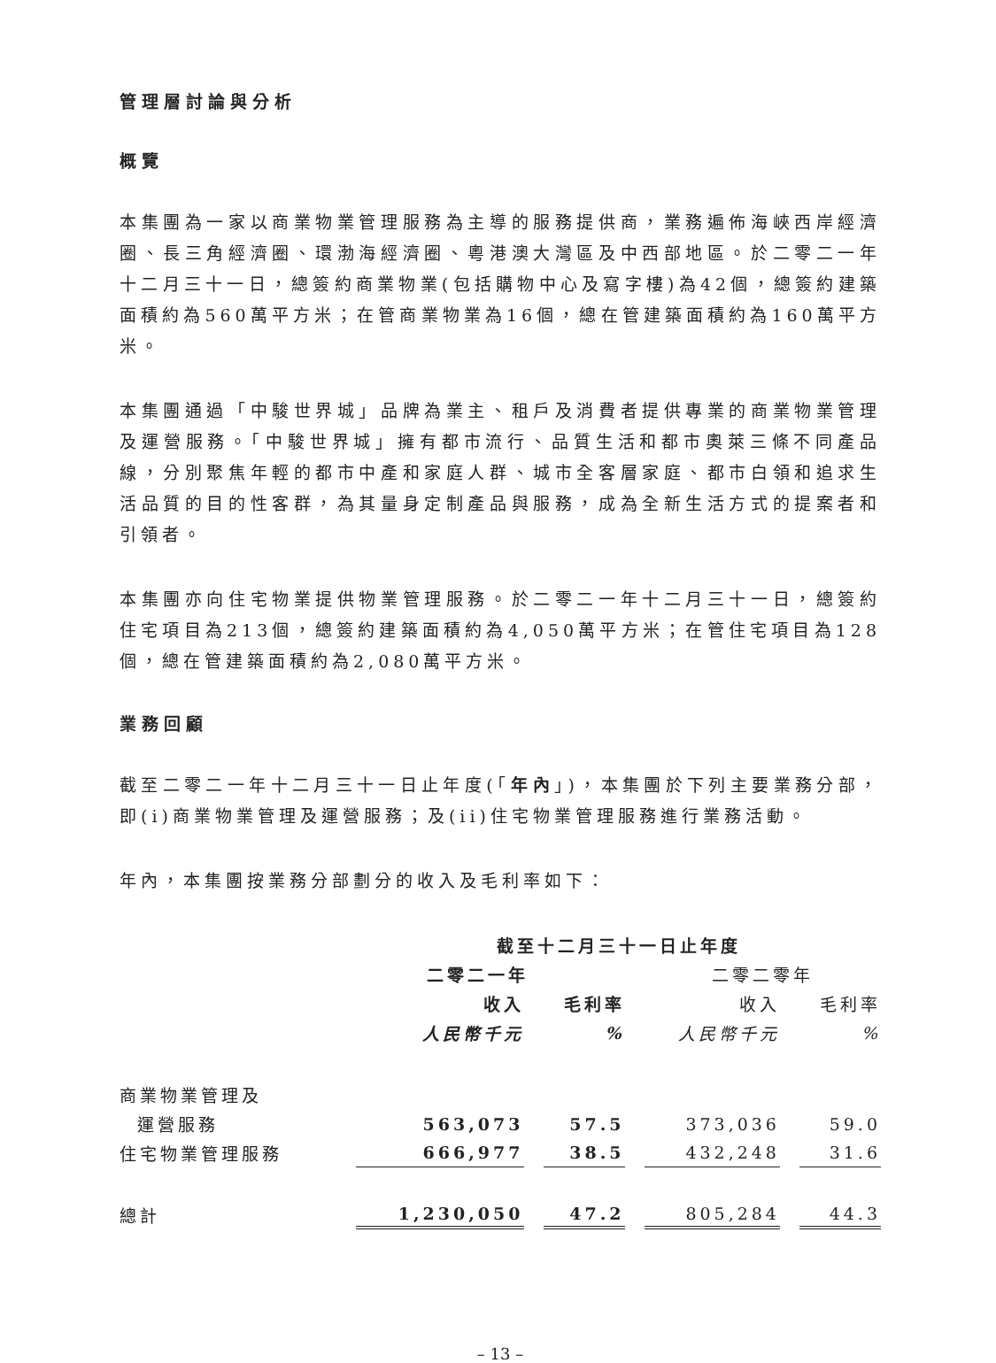管理層討論與分析
概覽
本集團為一家以商業物業管理服務為主導的服務提供商，業務遍佈海峽西岸經濟圈、長三角經濟圈、環渤海經濟圈、粵港澳大灣區及中西部地區。於二零二一年十二月三十一日，總簽約商業物業(包括購物中心及寫字樓)為42個，總簽約建築面積約為560萬平方米；在管商業物業為16個，總在管建築面積約為160萬平方米。
本集團通過「中駿世界城」品牌為業主、租戶及消費者提供專業的商業物業管理及運營服務。「中駿世界城」擁有都市流行、品質生活和都市奧萊三條不同產品線，分別聚焦年輕的都市中產和家庭人群、城市全客層家庭、都市白領和追求生活品質的目的性客群，為其量身定制產品與服務，成為全新生活方式的提案者和引領者。
本集團亦向住宅物業提供物業管理服務。於二零二一年十二月三十一日，總簽約住宅項目為213個，總簽約建築面積約為4,050萬平方米；在管住宅項目為128個，總在管建築面積約為2,080萬平方米。
業務回顧
截至二零二一年十二月三十一日止年度(「年內」)，本集團於下列主要業務分部，即(i)商業物業管理及運營服務；及(ii)住宅物業管理服務進行業務活動。
年內，本集團按業務分部劃分的收入及毛利率如下：
| | 截至十二月三十一日止年度 | | | |
| --- | --- | --- | --- | --- |
| | 二零二一年 | | 二零二零年 | |
| | 收入 | 毛利率 | 收入 | 毛利率 |
| | 人民幣千元 | % | 人民幣千元 | % |
| 商業物業管理及 | | | | |
| 運營服務 | 563,073 | 57.5 | 373,036 | 59.0 |
| 住宅物業管理服務 | 666,977 | 38.5 | 432,248 | 31.6 |
| 總計 | 1,230,050 | 47.2 | 805,284 | 44.3 |
– 13 –